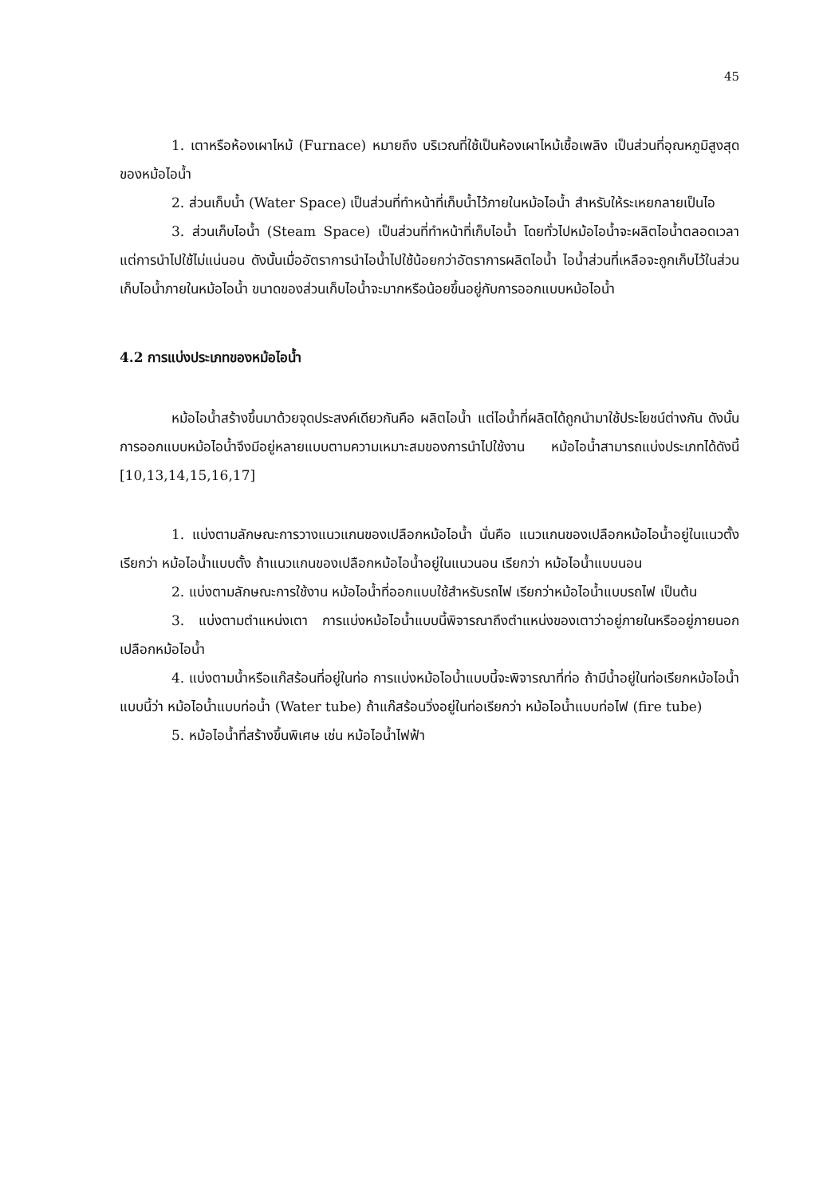45
1. เตาหรือห้องเผาไหม้ (Furnace) หมายถึง บริเวณที่ใช้เป็นห้องเผาไหม้เชื้อเพลิง เป็นส่วนที่อุณหภูมิสูงสุดของหม้อไอน้ำ
2. ส่วนเก็บน้ำ (Water Space) เป็นส่วนที่ทำหน้าที่เก็บน้ำไว้ภายในหม้อไอน้ำ สำหรับให้ระเหยกลายเป็นไอ
3. ส่วนเก็บไอน้ำ (Steam Space) เป็นส่วนที่ทำหน้าที่เก็บไอน้ำ โดยทั่วไปหม้อไอน้ำจะผลิตไอน้ำตลอดเวลา แต่การนำไปใช้ไม่แน่นอน ดังนั้นเมื่ออัตราการนำไอน้ำไปใช้น้อยกว่าอัตราการผลิตไอน้ำ ไอน้ำส่วนที่เหลือจะถูกเก็บไว้ในส่วนเก็บไอน้ำภายในหม้อไอน้ำ ขนาดของส่วนเก็บไอน้ำจะมากหรือน้อยขึ้นอยู่กับการออกแบบหม้อไอน้ำ
4.2 การแบ่งประเภทของหม้อไอน้ำ
หม้อไอน้ำสร้างขึ้นมาด้วยจุดประสงค์เดียวกันคือ ผลิตไอน้ำ แต่ไอน้ำที่ผลิตได้ถูกนำมาใช้ประโยชน์ต่างกัน ดังนั้นการออกแบบหม้อไอน้ำจึงมีอยู่หลายแบบตามความเหมาะสมของการนำไปใช้งาน หม้อไอน้ำสามารถแบ่งประเภทได้ดังนี้ [10,13,14,15,16,17]
1. แบ่งตามลักษณะการวางแนวแกนของเปลือกหม้อไอน้ำ นั่นคือ แนวแกนของเปลือกหม้อไอน้ำอยู่ในแนวตั้งเรียกว่า หม้อไอน้ำแบบตั้ง ถ้าแนวแกนของเปลือกหม้อไอน้ำอยู่ในแนวนอน เรียกว่า หม้อไอน้ำแบบนอน
2. แบ่งตามลักษณะการใช้งาน หม้อไอน้ำที่ออกแบบใช้สำหรับรถไฟ เรียกว่าหม้อไอน้ำแบบรถไฟ เป็นต้น
3. แบ่งตามตำแหน่งเตา การแบ่งหม้อไอน้ำแบบนี้พิจารณาถึงตำแหน่งของเตาว่าอยู่ภายในหรืออยู่ภายนอกเปลือกหม้อไอน้ำ
4. แบ่งตามน้ำหรือแก๊สร้อนที่อยู่ในท่อ การแบ่งหม้อไอน้ำแบบนี้จะพิจารณาที่ท่อ ถ้ามีน้ำอยู่ในท่อเรียกหม้อไอน้ำแบบนี้ว่า หม้อไอน้ำแบบท่อน้ำ (Water tube) ถ้าแก๊สร้อนวิ่งอยู่ในท่อเรียกว่า หม้อไอน้ำแบบท่อไฟ (fire tube)
5. หม้อไอน้ำที่สร้างขึ้นพิเศษ เช่น หม้อไอน้ำไฟฟ้า